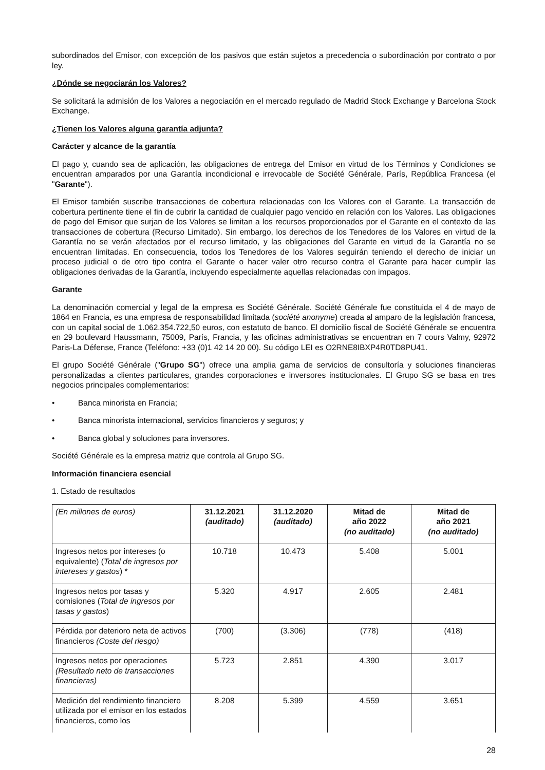subordinados del Emisor, con excepción de los pasivos que están sujetos a precedencia o subordinación por contrato o por ley.
¿Dónde se negociarán los Valores?
Se solicitará la admisión de los Valores a negociación en el mercado regulado de Madrid Stock Exchange y Barcelona Stock Exchange.
¿Tienen los Valores alguna garantía adjunta?
Carácter y alcance de la garantía
El pago y, cuando sea de aplicación, las obligaciones de entrega del Emisor en virtud de los Términos y Condiciones se encuentran amparados por una Garantía incondicional e irrevocable de Société Générale, París, República Francesa (el "Garante").
El Emisor también suscribe transacciones de cobertura relacionadas con los Valores con el Garante. La transacción de cobertura pertinente tiene el fin de cubrir la cantidad de cualquier pago vencido en relación con los Valores. Las obligaciones de pago del Emisor que surjan de los Valores se limitan a los recursos proporcionados por el Garante en el contexto de las transacciones de cobertura (Recurso Limitado). Sin embargo, los derechos de los Tenedores de los Valores en virtud de la Garantía no se verán afectados por el recurso limitado, y las obligaciones del Garante en virtud de la Garantía no se encuentran limitadas. En consecuencia, todos los Tenedores de los Valores seguirán teniendo el derecho de iniciar un proceso judicial o de otro tipo contra el Garante o hacer valer otro recurso contra el Garante para hacer cumplir las obligaciones derivadas de la Garantía, incluyendo especialmente aquellas relacionadas con impagos.
Garante
La denominación comercial y legal de la empresa es Société Générale. Société Générale fue constituida el 4 de mayo de 1864 en Francia, es una empresa de responsabilidad limitada (société anonyme) creada al amparo de la legislación francesa, con un capital social de 1.062.354.722,50 euros, con estatuto de banco. El domicilio fiscal de Société Générale se encuentra en 29 boulevard Haussmann, 75009, París, Francia, y las oficinas administrativas se encuentran en 7 cours Valmy, 92972 Paris-La Défense, France (Teléfono: +33 (0)1 42 14 20 00). Su código LEI es O2RNE8IBXP4R0TD8PU41.
El grupo Société Générale ("Grupo SG") ofrece una amplia gama de servicios de consultoría y soluciones financieras personalizadas a clientes particulares, grandes corporaciones e inversores institucionales. El Grupo SG se basa en tres negocios principales complementarios:
• Banca minorista en Francia;
• Banca minorista internacional, servicios financieros y seguros; y
• Banca global y soluciones para inversores.
Société Générale es la empresa matriz que controla al Grupo SG.
Información financiera esencial
1. Estado de resultados
| (En millones de euros) | 31.12.2021 (auditado) | 31.12.2020 (auditado) | Mitad de año 2022 (no auditado) | Mitad de año 2021 (no auditado) |
| --- | --- | --- | --- | --- |
| Ingresos netos por intereses (o equivalente) ( Total de ingresos por intereses y gastos ) * | 10.718 | 10.473 | 5.408 | 5.001 |
| Ingresos netos por tasas y comisiones ( Total de ingresos por tasas y gastos ) | 5.320 | 4.917 | 2.605 | 2.481 |
| Pérdida por deterioro neta de activos financieros (Coste del riesgo) | (700) | (3.306) | (778) | (418) |
| Ingresos netos por operaciones (Resultado neto de transacciones financieras) | 5.723 | 2.851 | 4.390 | 3.017 |
| Medición del rendimiento financiero utilizada por el emisor en los estados financieros, como los | 8.208 | 5.399 | 4.559 | 3.651 |
28